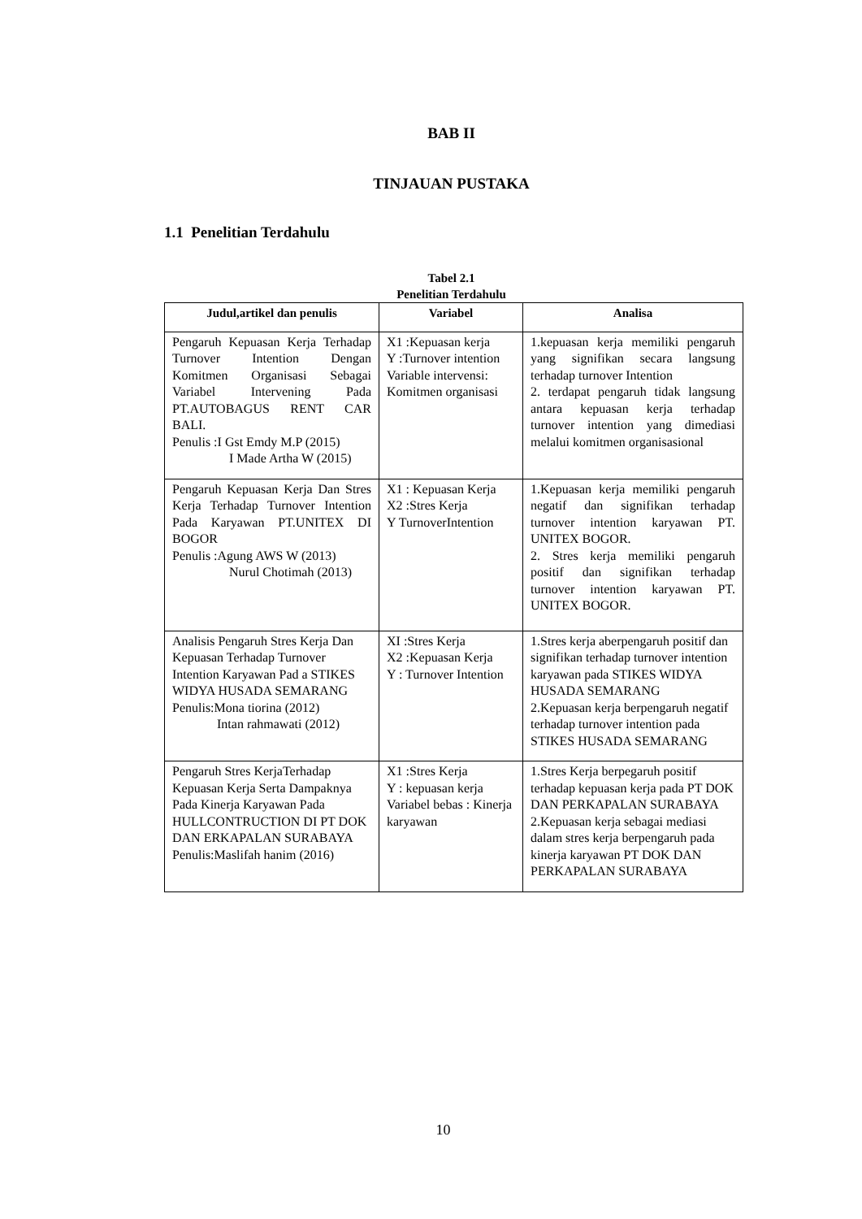BAB II
TINJAUAN PUSTAKA
1.1 Penelitian Terdahulu
Tabel 2.1
Penelitian Terdahulu
| Judul,artikel dan penulis | Variabel | Analisa |
| --- | --- | --- |
| Pengaruh Kepuasan Kerja Terhadap Turnover Intention Dengan Komitmen Organisasi Sebagai Variabel Intervening Pada PT.AUTOBAGUS RENT CAR BALI. Penulis :I Gst Emdy M.P (2015) I Made Artha W (2015) | X1 :Kepuasan kerja Y :Turnover intention Variable intervensi: Komitmen organisasi | 1.kepuasan kerja memiliki pengaruh yang signifikan secara langsung terhadap turnover Intention 2. terdapat pengaruh tidak langsung antara kepuasan kerja terhadap turnover intention yang dimediasi melalui komitmen organisasional |
| Pengaruh Kepuasan Kerja Dan Stres Kerja Terhadap Turnover Intention Pada Karyawan PT.UNITEX DI BOGOR Penulis :Agung AWS W (2013) Nurul Chotimah (2013) | X1 : Kepuasan Kerja X2 :Stres Kerja Y TurnoverIntention | 1.Kepuasan kerja memiliki pengaruh negatif dan signifikan terhadap turnover intention karyawan PT. UNITEX BOGOR. 2. Stres kerja memiliki pengaruh positif dan signifikan terhadap turnover intention karyawan PT. UNITEX BOGOR. |
| Analisis Pengaruh Stres Kerja Dan Kepuasan Terhadap Turnover Intention Karyawan Pad a STIKES WIDYA HUSADA SEMARANG Penulis:Mona tiorina (2012) Intan rahmawati (2012) | XI :Stres Kerja X2 :Kepuasan Kerja Y : Turnover Intention | 1.Stres kerja aberpengaruh positif dan signifikan terhadap turnover intention karyawan pada STIKES WIDYA HUSADA SEMARANG 2.Kepuasan kerja berpengaruh negatif terhadap turnover intention pada STIKES HUSADA SEMARANG |
| Pengaruh Stres KerjaTerhadap Kepuasan Kerja Serta Dampaknya Pada Kinerja Karyawan Pada HULLCONTRUCTION DI PT DOK DAN ERKAPALAN SURABAYA Penulis:Maslifah hanim (2016) | X1 :Stres Kerja Y : kepuasan kerja Variabel bebas : Kinerja karyawan | 1.Stres Kerja berpegaruh positif terhadap kepuasan kerja pada PT DOK DAN PERKAPALAN SURABAYA 2.Kepuasan kerja sebagai mediasi dalam stres kerja berpengaruh pada kinerja karyawan PT DOK DAN PERKAPALAN SURABAYA |
10